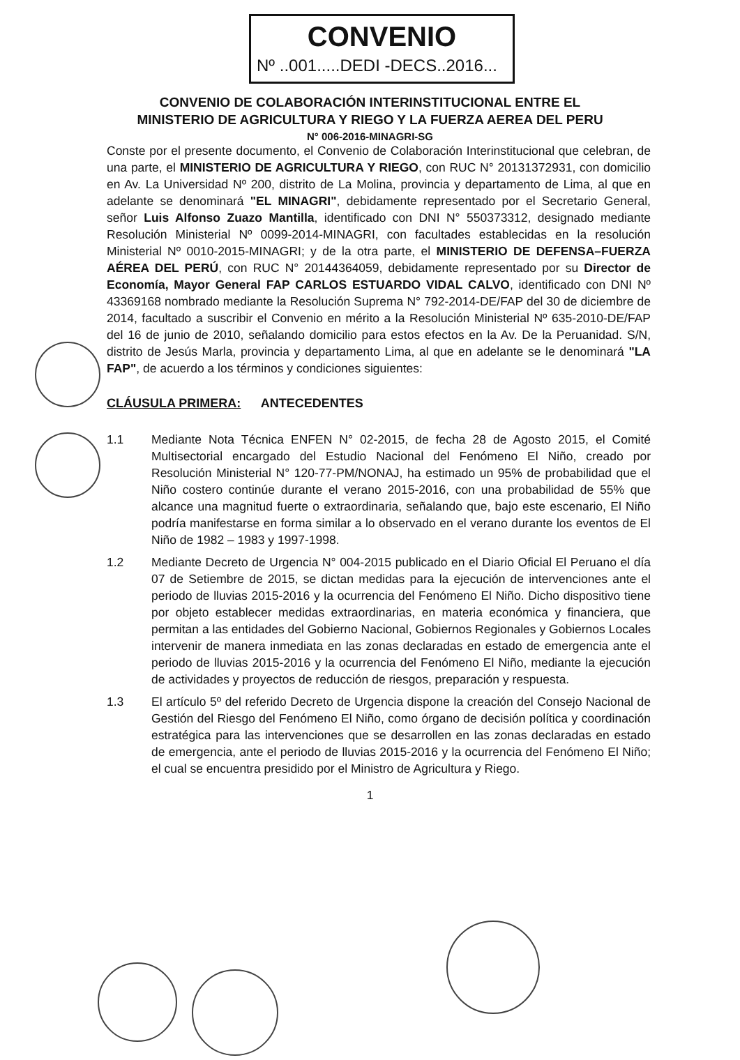CONVENIO
Nº ..001.....DEDI -DECS..2016...
CONVENIO DE COLABORACIÓN INTERINSTITUCIONAL ENTRE EL
MINISTERIO DE AGRICULTURA Y RIEGO Y LA FUERZA AEREA DEL PERU
N° 006-2016-MINAGRI-SG
Conste por el presente documento, el Convenio de Colaboración Interinstitucional que celebran, de una parte, el MINISTERIO DE AGRICULTURA Y RIEGO, con RUC N° 20131372931, con domicilio en Av. La Universidad Nº 200, distrito de La Molina, provincia y departamento de Lima, al que en adelante se denominará "EL MINAGRI", debidamente representado por el Secretario General, señor Luis Alfonso Zuazo Mantilla, identificado con DNI N° 550373312, designado mediante Resolución Ministerial Nº 0099-2014-MINAGRI, con facultades establecidas en la resolución Ministerial Nº 0010-2015-MINAGRI; y de la otra parte, el MINISTERIO DE DEFENSA–FUERZA AÉREA DEL PERÚ, con RUC N° 20144364059, debidamente representado por su Director de Economía, Mayor General FAP CARLOS ESTUARDO VIDAL CALVO, identificado con DNI Nº 43369168 nombrado mediante la Resolución Suprema N° 792-2014-DE/FAP del 30 de diciembre de 2014, facultado a suscribir el Convenio en mérito a la Resolución Ministerial Nº 635-2010-DE/FAP del 16 de junio de 2010, señalando domicilio para estos efectos en la Av. De la Peruanidad. S/N, distrito de Jesús Marla, provincia y departamento Lima, al que en adelante se le denominará "LA FAP", de acuerdo a los términos y condiciones siguientes:
CLÁUSULA PRIMERA: ANTECEDENTES
1.1 Mediante Nota Técnica ENFEN N° 02-2015, de fecha 28 de Agosto 2015, el Comité Multisectorial encargado del Estudio Nacional del Fenómeno El Niño, creado por Resolución Ministerial N° 120-77-PM/NONAJ, ha estimado un 95% de probabilidad que el Niño costero continúe durante el verano 2015-2016, con una probabilidad de 55% que alcance una magnitud fuerte o extraordinaria, señalando que, bajo este escenario, El Niño podría manifestarse en forma similar a lo observado en el verano durante los eventos de El Niño de 1982 – 1983 y 1997-1998.
1.2 Mediante Decreto de Urgencia N° 004-2015 publicado en el Diario Oficial El Peruano el día 07 de Setiembre de 2015, se dictan medidas para la ejecución de intervenciones ante el periodo de lluvias 2015-2016 y la ocurrencia del Fenómeno El Niño. Dicho dispositivo tiene por objeto establecer medidas extraordinarias, en materia económica y financiera, que permitan a las entidades del Gobierno Nacional, Gobiernos Regionales y Gobiernos Locales intervenir de manera inmediata en las zonas declaradas en estado de emergencia ante el periodo de lluvias 2015-2016 y la ocurrencia del Fenómeno El Niño, mediante la ejecución de actividades y proyectos de reducción de riesgos, preparación y respuesta.
1.3 El artículo 5º del referido Decreto de Urgencia dispone la creación del Consejo Nacional de Gestión del Riesgo del Fenómeno El Niño, como órgano de decisión política y coordinación estratégica para las intervenciones que se desarrollen en las zonas declaradas en estado de emergencia, ante el periodo de lluvias 2015-2016 y la ocurrencia del Fenómeno El Niño; el cual se encuentra presidido por el Ministro de Agricultura y Riego.
1